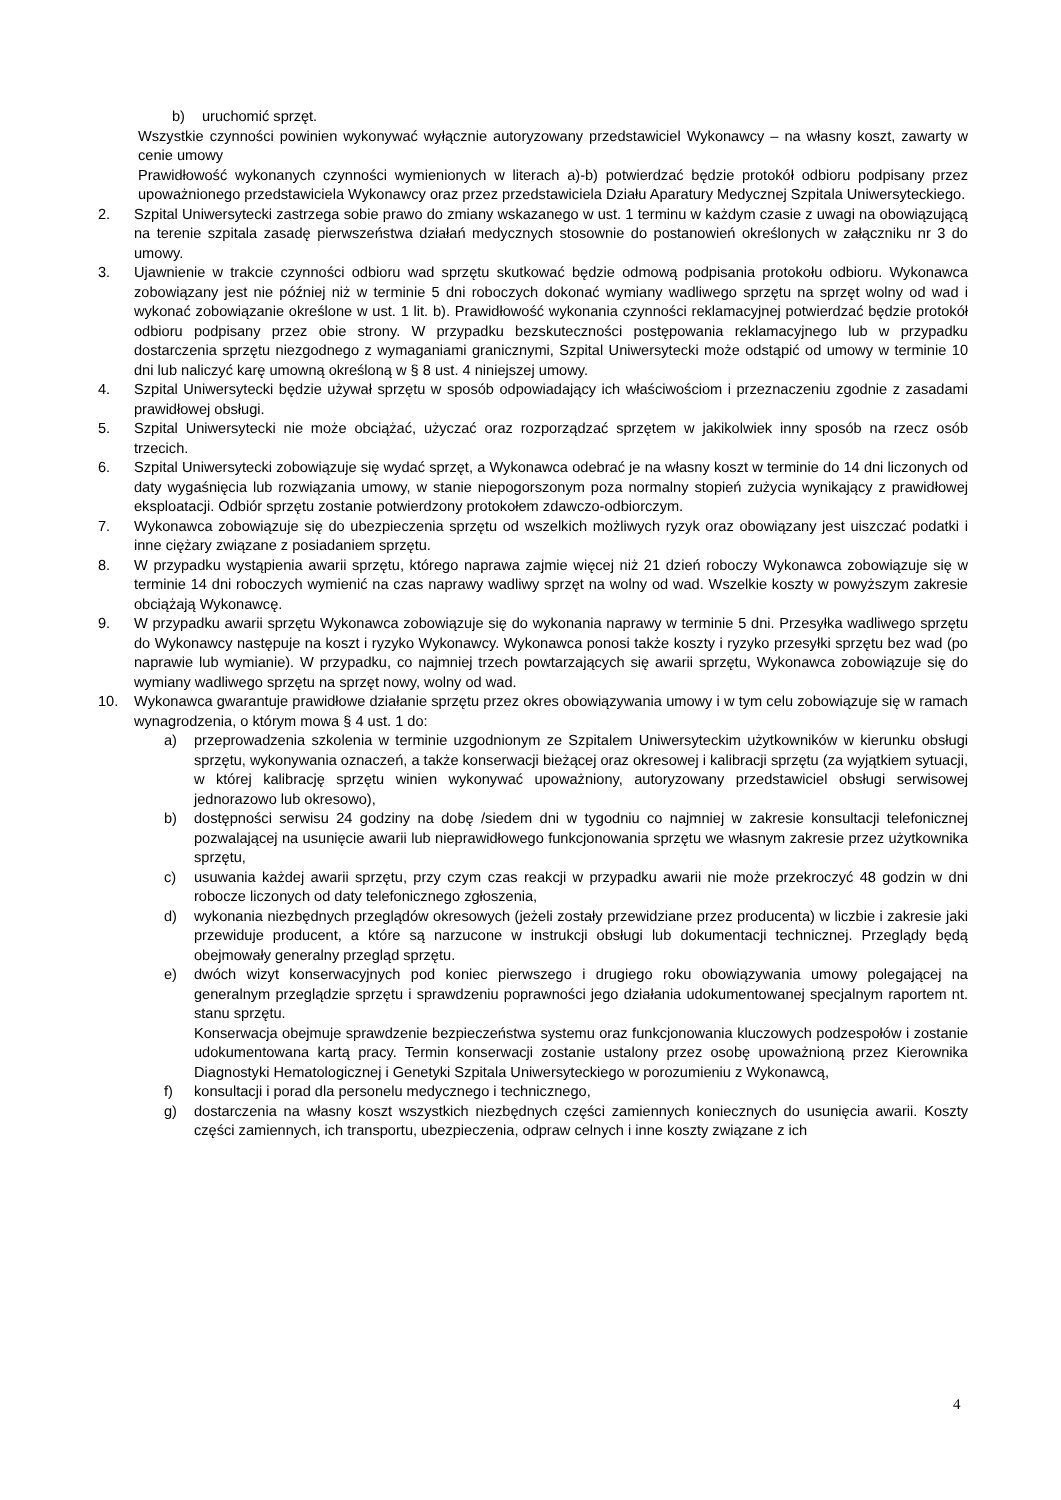b) uruchomić sprzęt.
Wszystkie czynności powinien wykonywać wyłącznie autoryzowany przedstawiciel Wykonawcy – na własny koszt, zawarty w cenie umowy
Prawidłowość wykonanych czynności wymienionych w literach a)-b) potwierdzać będzie protokół odbioru podpisany przez upoważnionego przedstawiciela Wykonawcy oraz przez przedstawiciela Działu Aparatury Medycznej Szpitala Uniwersyteckiego.
2. Szpital Uniwersytecki zastrzega sobie prawo do zmiany wskazanego w ust. 1 terminu w każdym czasie z uwagi na obowiązującą na terenie szpitala zasadę pierwszeństwa działań medycznych stosownie do postanowień określonych w załączniku nr 3 do umowy.
3. Ujawnienie w trakcie czynności odbioru wad sprzętu skutkować będzie odmową podpisania protokołu odbioru. Wykonawca zobowiązany jest nie później niż w terminie 5 dni roboczych dokonać wymiany wadliwego sprzętu na sprzęt wolny od wad i wykonać zobowiązanie określone w ust. 1 lit. b). Prawidłowość wykonania czynności reklamacyjnej potwierdzać będzie protokół odbioru podpisany przez obie strony. W przypadku bezskuteczności postępowania reklamacyjnego lub w przypadku dostarczenia sprzętu niezgodnego z wymaganiami granicznymi, Szpital Uniwersytecki może odstąpić od umowy w terminie 10 dni lub naliczyć karę umowną określoną w § 8 ust. 4 niniejszej umowy.
4. Szpital Uniwersytecki będzie używał sprzętu w sposób odpowiadający ich właściwościom i przeznaczeniu zgodnie z zasadami prawidłowej obsługi.
5. Szpital Uniwersytecki nie może obciążać, użyczać oraz rozporządzać sprzętem w jakikolwiek inny sposób na rzecz osób trzecich.
6. Szpital Uniwersytecki zobowiązuje się wydać sprzęt, a Wykonawca odebrać je na własny koszt w terminie do 14 dni liczonych od daty wygaśnięcia lub rozwiązania umowy, w stanie niepogorszonym poza normalny stopień zużycia wynikający z prawidłowej eksploatacji. Odbiór sprzętu zostanie potwierdzony protokołem zdawczo-odbiorczym.
7. Wykonawca zobowiązuje się do ubezpieczenia sprzętu od wszelkich możliwych ryzyk oraz obowiązany jest uiszczać podatki i inne ciężary związane z posiadaniem sprzętu.
8. W przypadku wystąpienia awarii sprzętu, którego naprawa zajmie więcej niż 21 dzień roboczy Wykonawca zobowiązuje się w terminie 14 dni roboczych wymienić na czas naprawy wadliwy sprzęt na wolny od wad. Wszelkie koszty w powyższym zakresie obciążają Wykonawcę.
9. W przypadku awarii sprzętu Wykonawca zobowiązuje się do wykonania naprawy w terminie 5 dni. Przesyłka wadliwego sprzętu do Wykonawcy następuje na koszt i ryzyko Wykonawcy. Wykonawca ponosi także koszty i ryzyko przesyłki sprzętu bez wad (po naprawie lub wymianie). W przypadku, co najmniej trzech powtarzających się awarii sprzętu, Wykonawca zobowiązuje się do wymiany wadliwego sprzętu na sprzęt nowy, wolny od wad.
10. Wykonawca gwarantuje prawidłowe działanie sprzętu przez okres obowiązywania umowy i w tym celu zobowiązuje się w ramach wynagrodzenia, o którym mowa § 4 ust. 1 do:
a) przeprowadzenia szkolenia w terminie uzgodnionym ze Szpitalem Uniwersyteckim użytkowników w kierunku obsługi sprzętu, wykonywania oznaczeń, a także konserwacji bieżącej oraz okresowej i kalibracji sprzętu (za wyjątkiem sytuacji, w której kalibrację sprzętu winien wykonywać upoważniony, autoryzowany przedstawiciel obsługi serwisowej jednorazowo lub okresowo),
b) dostępności serwisu 24 godziny na dobę /siedem dni w tygodniu co najmniej w zakresie konsultacji telefonicznej pozwalającej na usunięcie awarii lub nieprawidłowego funkcjonowania sprzętu we własnym zakresie przez użytkownika sprzętu,
c) usuwania każdej awarii sprzętu, przy czym czas reakcji w przypadku awarii nie może przekroczyć 48 godzin w dni robocze liczonych od daty telefonicznego zgłoszenia,
d) wykonania niezbędnych przeglądów okresowych (jeżeli zostały przewidziane przez producenta) w liczbie i zakresie jaki przewiduje producent, a które są narzucone w instrukcji obsługi lub dokumentacji technicznej. Przeglądy będą obejmowały generalny przegląd sprzętu.
e) dwóch wizyt konserwacyjnych pod koniec pierwszego i drugiego roku obowiązywania umowy polegającej na generalnym przeglądzie sprzętu i sprawdzeniu poprawności jego działania udokumentowanej specjalnym raportem nt. stanu sprzętu.
Konserwacja obejmuje sprawdzenie bezpieczeństwa systemu oraz funkcjonowania kluczowych podzespołów i zostanie udokumentowana kartą pracy. Termin konserwacji zostanie ustalony przez osobę upoważnioną przez Kierownika Diagnostyki Hematologicznej i Genetyki Szpitala Uniwersyteckiego w porozumieniu z Wykonawcą,
f) konsultacji i porad dla personelu medycznego i technicznego,
g) dostarczenia na własny koszt wszystkich niezbędnych części zamiennych koniecznych do usunięcia awarii. Koszty części zamiennych, ich transportu, ubezpieczenia, odpraw celnych i inne koszty związane z ich
4